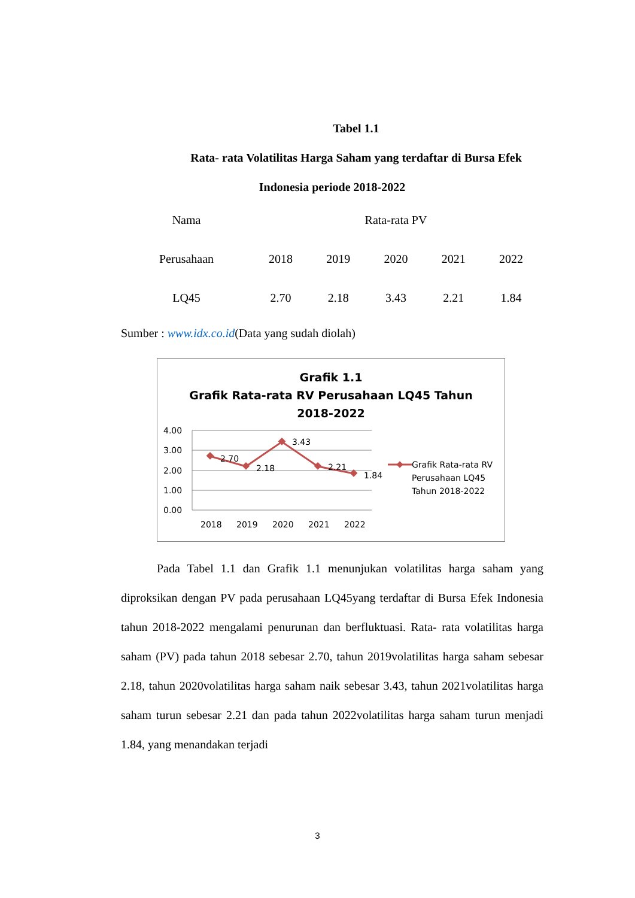Tabel 1.1
Rata- rata Volatilitas Harga Saham yang terdaftar di Bursa Efek
Indonesia periode 2018-2022
| Nama | Rata-rata PV | | | | |
| Perusahaan | 2018 | 2019 | 2020 | 2021 | 2022 |
| LQ45 | 2.70 | 2.18 | 3.43 | 2.21 | 1.84 |
Sumber : www.idx.co.id(Data yang sudah diolah)
Grafik 1.1
Grafik Rata-rata RV Perusahaan LQ45 Tahun
2018-2022
4.00
3.00
2.00
1.00
0.00
2.70
2.18
3.43
2.21
1.84
2018
2019
2020
2021
2022
Grafik Rata-rata RV
Perusahaan LQ45
Tahun 2018-2022
Pada Tabel 1.1 dan Grafik 1.1 menunjukan volatilitas harga saham yang diproksikan dengan PV pada perusahaan LQ45yang terdaftar di Bursa Efek Indonesia tahun 2018-2022 mengalami penurunan dan berfluktuasi. Rata- rata volatilitas harga saham (PV) pada tahun 2018 sebesar 2.70, tahun 2019volatilitas harga saham sebesar 2.18, tahun 2020volatilitas harga saham naik sebesar 3.43, tahun 2021volatilitas harga saham turun sebesar 2.21 dan pada tahun 2022volatilitas harga saham turun menjadi 1.84, yang menandakan terjadi
3